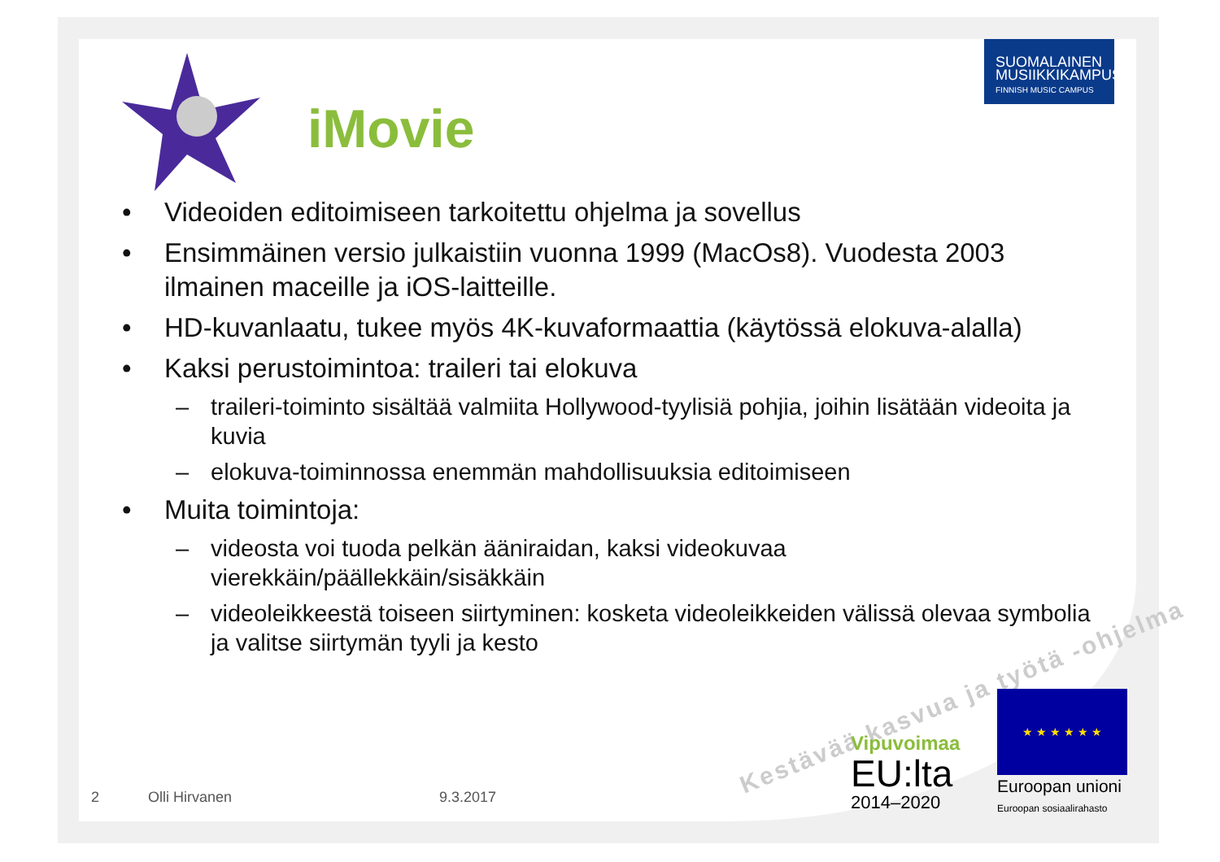iMovie
SUOMALAINEN
MUSIIKKIKAMPUS
FINNISH MUSIC CAMPUS
• Videoiden editoimiseen tarkoitettu ohjelma ja sovellus
• Ensimmäinen versio julkaistiin vuonna 1999 (MacOs8). Vuodesta 2003 ilmainen maceille ja iOS-laitteille.
• HD-kuvanlaatu, tukee myös 4K-kuvaformaattia (käytössä elokuva-alalla)
• Kaksi perustoimintoa: traileri tai elokuva
– traileri-toiminto sisältää valmiita Hollywood-tyylisiä pohjia, joihin lisätään videoita ja kuvia
– elokuva-toiminnossa enemmän mahdollisuuksia editoimiseen
• Muita toimintoja:
– videosta voi tuoda pelkän ääniraidan, kaksi videokuvaa vierekkäin/päällekkäin/sisäkkäin
– videoleikkeestä toiseen siirtyminen: kosketa videoleikkeiden välissä olevaa symbolia ja valitse siirtymän tyyli ja kesto
Kestävää kasvua ja työtä -ohjelma
2 Olli Hirvanen 9.3.2017
Vipuvoimaa
EU:lta
2014–2020
★ ★ ★ ★ ★ ★
Euroopan unioni
Euroopan sosiaalirahasto